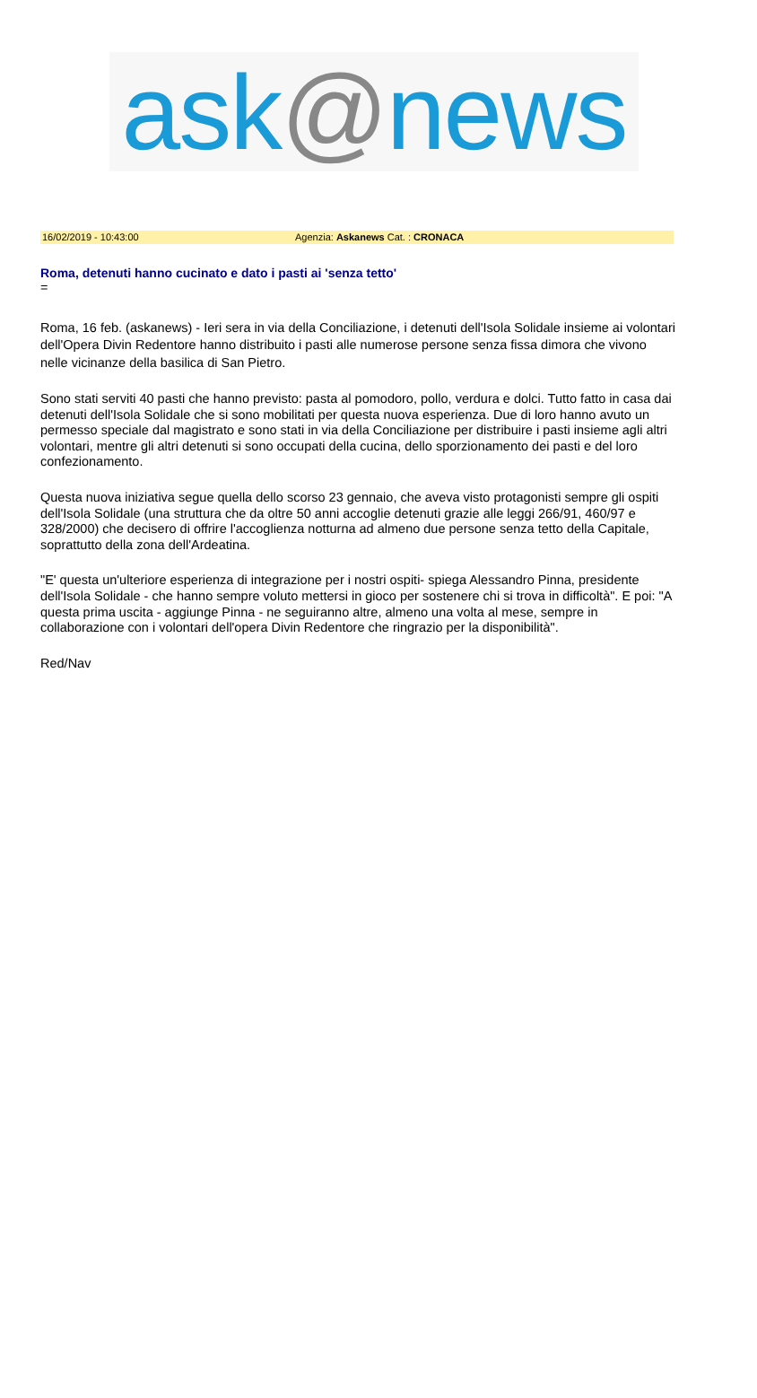ask @ news
16/02/2019 - 10:43:00 Agenzia: Askanews Cat. : CRONACA
Roma, detenuti hanno cucinato e dato i pasti ai 'senza tetto'
=
Roma, 16 feb. (askanews) - Ieri sera in via della Conciliazione, i detenuti dell'Isola Solidale insieme ai volontari dell'Opera Divin Redentore hanno distribuito i pasti alle numerose persone senza fissa dimora che vivono nelle vicinanze della basilica di San Pietro.
Sono stati serviti 40 pasti che hanno previsto: pasta al pomodoro, pollo, verdura e dolci. Tutto fatto in casa dai detenuti dell'Isola Solidale che si sono mobilitati per questa nuova esperienza. Due di loro hanno avuto un permesso speciale dal magistrato e sono stati in via della Conciliazione per distribuire i pasti insieme agli altri volontari, mentre gli altri detenuti si sono occupati della cucina, dello sporzionamento dei pasti e del loro confezionamento.
Questa nuova iniziativa segue quella dello scorso 23 gennaio, che aveva visto protagonisti sempre gli ospiti dell'Isola Solidale (una struttura che da oltre 50 anni accoglie detenuti grazie alle leggi 266/91, 460/97 e 328/2000) che decisero di offrire l'accoglienza notturna ad almeno due persone senza tetto della Capitale, soprattutto della zona dell'Ardeatina.
"E' questa un'ulteriore esperienza di integrazione per i nostri ospiti- spiega Alessandro Pinna, presidente dell'Isola Solidale - che hanno sempre voluto mettersi in gioco per sostenere chi si trova in difficoltà". E poi: "A questa prima uscita - aggiunge Pinna - ne seguiranno altre, almeno una volta al mese, sempre in collaborazione con i volontari dell'opera Divin Redentore che ringrazio per la disponibilità".
Red/Nav